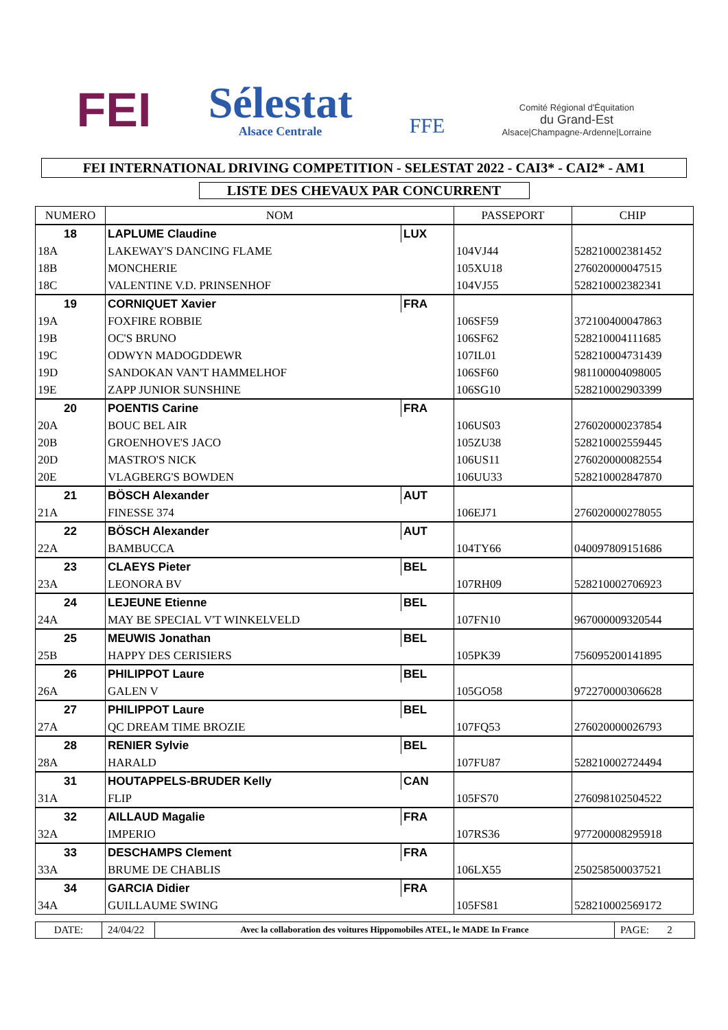FEI
Sélestat
Alsace Centrale
FFE
Comité Régional d'Équitation
du Grand-Est
Alsace|Champagne-Ardenne|Lorraine
FEI INTERNATIONAL DRIVING COMPETITION - SELESTAT 2022 - CAI3* - CAI2* - AM1
LISTE DES CHEVAUX PAR CONCURRENT
| NUMERO | NOM | | PASSEPORT | CHIP |
| --- | --- | --- | --- | --- |
| 18 | LAPLUME Claudine | LUX | | |
| 18A | LAKEWAY'S DANCING FLAME | | 104VJ44 | 528210002381452 |
| 18B | MONCHERIE | | 105XU18 | 276020000047515 |
| 18C | VALENTINE V.D. PRINSENHOF | | 104VJ55 | 528210002382341 |
| 19 | CORNIQUET Xavier | FRA | | |
| 19A | FOXFIRE ROBBIE | | 106SF59 | 372100400047863 |
| 19B | OC'S BRUNO | | 106SF62 | 528210004111685 |
| 19C | ODWYN MADOGDDEWR | | 107IL01 | 528210004731439 |
| 19D | SANDOKAN VAN'T HAMMELHOF | | 106SF60 | 981100004098005 |
| 19E | ZAPP JUNIOR SUNSHINE | | 106SG10 | 528210002903399 |
| 20 | POENTIS Carine | FRA | | |
| 20A | BOUC BEL AIR | | 106US03 | 276020000237854 |
| 20B | GROENHOVE'S JACO | | 105ZU38 | 528210002559445 |
| 20D | MASTRO'S NICK | | 106US11 | 276020000082554 |
| 20E | VLAGBERG'S BOWDEN | | 106UU33 | 528210002847870 |
| 21 | BÖSCH Alexander | AUT | | |
| 21A | FINESSE 374 | | 106EJ71 | 276020000278055 |
| 22 | BÖSCH Alexander | AUT | | |
| 22A | BAMBUCCA | | 104TY66 | 040097809151686 |
| 23 | CLAEYS Pieter | BEL | | |
| 23A | LEONORA BV | | 107RH09 | 528210002706923 |
| 24 | LEJEUNE Etienne | BEL | | |
| 24A | MAY BE SPECIAL V'T WINKELVELD | | 107FN10 | 967000009320544 |
| 25 | MEUWIS Jonathan | BEL | | |
| 25B | HAPPY DES CERISIERS | | 105PK39 | 756095200141895 |
| 26 | PHILIPPOT Laure | BEL | | |
| 26A | GALEN V | | 105GO58 | 972270000306628 |
| 27 | PHILIPPOT Laure | BEL | | |
| 27A | QC DREAM TIME BROZIE | | 107FQ53 | 276020000026793 |
| 28 | RENIER Sylvie | BEL | | |
| 28A | HARALD | | 107FU87 | 528210002724494 |
| 31 | HOUTAPPELS-BRUDER Kelly | CAN | | |
| 31A | FLIP | | 105FS70 | 276098102504522 |
| 32 | AILLAUD Magalie | FRA | | |
| 32A | IMPERIO | | 107RS36 | 977200008295918 |
| 33 | DESCHAMPS Clement | FRA | | |
| 33A | BRUME DE CHABLIS | | 106LX55 | 250258500037521 |
| 34 | GARCIA Didier | FRA | | |
| 34A | GUILLAUME SWING | | 105FS81 | 528210002569172 |
DATE: 24/04/22
Avec la collaboration des voitures Hippomobiles ATEL, le MADE In France
PAGE: 2